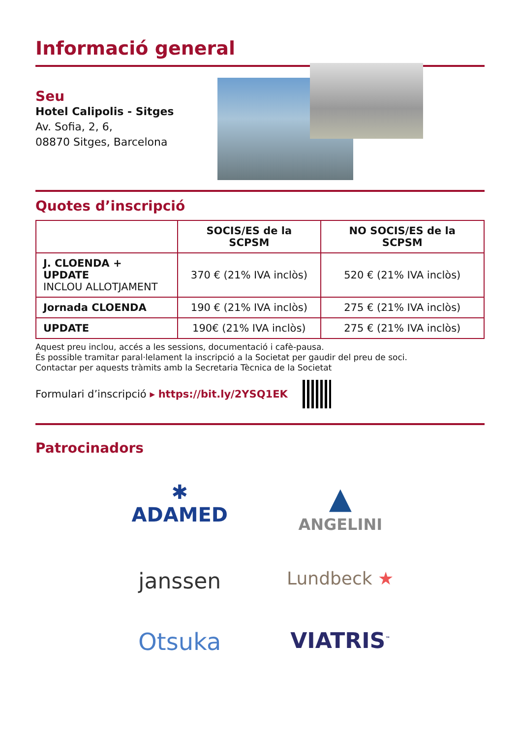Informació general
Seu
Hotel Calipolis - Sitges
Av. Sofia, 2, 6,
08870 Sitges, Barcelona
Quotes d’inscripció
| | SOCIS/ES de la SCPSM | NO SOCIS/ES de la SCPSM |
| --- | --- | --- |
| J. CLOENDA + UPDATE INCLOU ALLOTJAMENT | 370 € (21% IVA inclòs) | 520 € (21% IVA inclòs) |
| Jornada CLOENDA | 190 € (21% IVA inclòs) | 275 € (21% IVA inclòs) |
| UPDATE | 190€ (21% IVA inclòs) | 275 € (21% IVA inclòs) |
Aquest preu inclou, accés a les sessions, documentació i cafè-pausa.
És possible tramitar paral·lelament la inscripció a la Societat per gaudir del preu de soci.
Contactar per aquests tràmits amb la Secretaria Tècnica de la Societat
Formulari d’inscripció ▸ https://bit.ly/2YSQ1EK
Patrocinadors
✱
ADAMED
▲
ANGELINI
janssen
Lundbeck ★
Otsuka
VIATRIS<sup>™</sup>